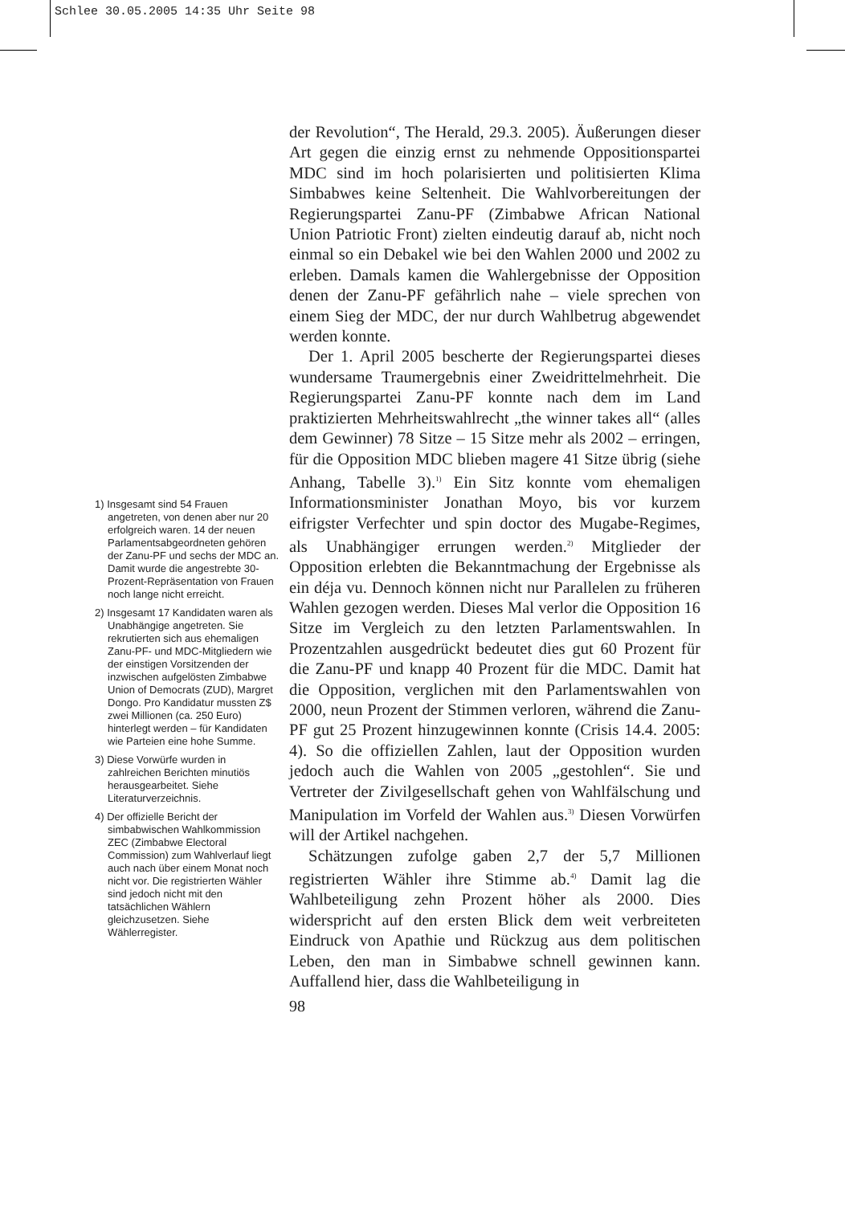Schlee 30.05.2005 14:35 Uhr Seite 98
1) Insgesamt sind 54 Frauen angetreten, von denen aber nur 20 erfolgreich waren. 14 der neuen Parlamentsabgeordneten gehören der Zanu-PF und sechs der MDC an. Damit wurde die angestrebte 30-Prozent-Repräsentation von Frauen noch lange nicht erreicht.
2) Insgesamt 17 Kandidaten waren als Unabhängige angetreten. Sie rekrutierten sich aus ehemaligen Zanu-PF- und MDC-Mitgliedern wie der einstigen Vorsitzenden der inzwischen aufgelösten Zimbabwe Union of Democrats (ZUD), Margret Dongo. Pro Kandidatur mussten Z$ zwei Millionen (ca. 250 Euro) hinterlegt werden – für Kandidaten wie Parteien eine hohe Summe.
3) Diese Vorwürfe wurden in zahlreichen Berichten minutiös herausgearbeitet. Siehe Literaturverzeichnis.
4) Der offizielle Bericht der simbabwischen Wahlkommission ZEC (Zimbabwe Electoral Commission) zum Wahlverlauf liegt auch nach über einem Monat noch nicht vor. Die registrierten Wähler sind jedoch nicht mit den tatsächlichen Wählern gleichzusetzen. Siehe Wählerregister.
der Revolution“, The Herald, 29.3. 2005). Äußerungen dieser Art gegen die einzig ernst zu nehmende Oppositionspartei MDC sind im hoch polarisierten und politisierten Klima Simbabwes keine Seltenheit. Die Wahlvorbereitungen der Regierungspartei Zanu-PF (Zimbabwe African National Union Patriotic Front) zielten eindeutig darauf ab, nicht noch einmal so ein Debakel wie bei den Wahlen 2000 und 2002 zu erleben. Damals kamen die Wahlergebnisse der Opposition denen der Zanu-PF gefährlich nahe – viele sprechen von einem Sieg der MDC, der nur durch Wahlbetrug abgewendet werden konnte.
Der 1. April 2005 bescherte der Regierungspartei dieses wundersame Traumergebnis einer Zweidrittelmehrheit. Die Regierungspartei Zanu-PF konnte nach dem im Land praktizierten Mehrheitswahlrecht „the winner takes all“ (alles dem Gewinner) 78 Sitze – 15 Sitze mehr als 2002 – erringen, für die Opposition MDC blieben magere 41 Sitze übrig (siehe Anhang, Tabelle 3).<sup>1)</sup> Ein Sitz konnte vom ehemaligen Informationsminister Jonathan Moyo, bis vor kurzem eifrigster Verfechter und spin doctor des Mugabe-Regimes, als Unabhängiger errungen werden.<sup>2)</sup> Mitglieder der Opposition erlebten die Bekanntmachung der Ergebnisse als ein déja vu. Dennoch können nicht nur Parallelen zu früheren Wahlen gezogen werden. Dieses Mal verlor die Opposition 16 Sitze im Vergleich zu den letzten Parlamentswahlen. In Prozentzahlen ausgedrückt bedeutet dies gut 60 Prozent für die Zanu-PF und knapp 40 Prozent für die MDC. Damit hat die Opposition, verglichen mit den Parlamentswahlen von 2000, neun Prozent der Stimmen verloren, während die Zanu-PF gut 25 Prozent hinzugewinnen konnte (Crisis 14.4. 2005: 4). So die offiziellen Zahlen, laut der Opposition wurden jedoch auch die Wahlen von 2005 „gestohlen“. Sie und Vertreter der Zivilgesellschaft gehen von Wahlfälschung und Manipulation im Vorfeld der Wahlen aus.<sup>3)</sup> Diesen Vorwürfen will der Artikel nachgehen.
Schätzungen zufolge gaben 2,7 der 5,7 Millionen registrierten Wähler ihre Stimme ab.<sup>4)</sup> Damit lag die Wahlbeteiligung zehn Prozent höher als 2000. Dies widerspricht auf den ersten Blick dem weit verbreiteten Eindruck von Apathie und Rückzug aus dem politischen Leben, den man in Simbabwe schnell gewinnen kann. Auffallend hier, dass die Wahlbeteiligung in
98